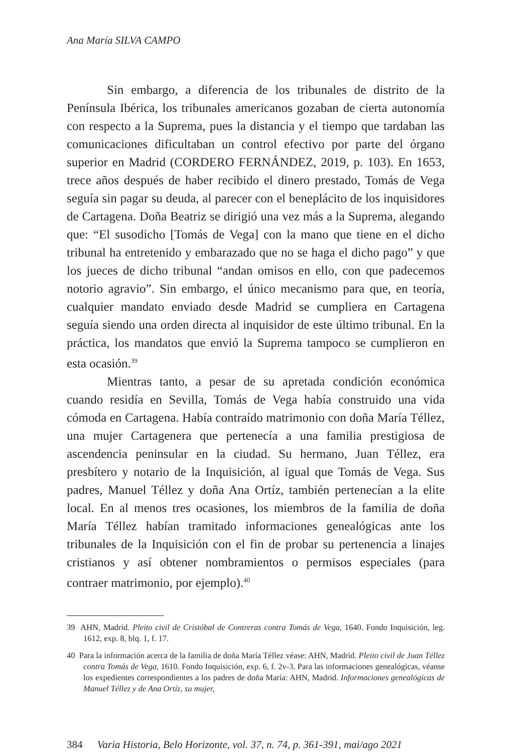Ana María SILVA CAMPO
Sin embargo, a diferencia de los tribunales de distrito de la Península Ibérica, los tribunales americanos gozaban de cierta autonomía con respecto a la Suprema, pues la distancia y el tiempo que tardaban las comunicaciones dificultaban un control efectivo por parte del órgano superior en Madrid (CORDERO FERNÁNDEZ, 2019, p. 103). En 1653, trece años después de haber recibido el dinero prestado, Tomás de Vega seguía sin pagar su deuda, al parecer con el beneplácito de los inquisidores de Cartagena. Doña Beatriz se dirigió una vez más a la Suprema, alegando que: “El susodicho [Tomás de Vega] con la mano que tiene en el dicho tribunal ha entretenido y embarazado que no se haga el dicho pago” y que los jueces de dicho tribunal “andan omisos en ello, con que padecemos notorio agravio”. Sin embargo, el único mecanismo para que, en teoría, cualquier mandato enviado desde Madrid se cumpliera en Cartagena seguía siendo una orden directa al inquisidor de este último tribunal. En la práctica, los mandatos que envió la Suprema tampoco se cumplieron en esta ocasión.<sup>39</sup>
Mientras tanto, a pesar de su apretada condición económica cuando residía en Sevilla, Tomás de Vega había construido una vida cómoda en Cartagena. Había contraído matrimonio con doña María Téllez, una mujer Cartagenera que pertenecía a una familia prestigiosa de ascendencia peninsular en la ciudad. Su hermano, Juan Téllez, era presbítero y notario de la Inquisición, al igual que Tomás de Vega. Sus padres, Manuel Téllez y doña Ana Ortíz, también pertenecían a la elite local. En al menos tres ocasiones, los miembros de la familia de doña María Téllez habían tramitado informaciones genealógicas ante los tribunales de la Inquisición con el fin de probar su pertenencia a linajes cristianos y así obtener nombramientos o permisos especiales (para contraer matrimonio, por ejemplo).<sup>40</sup>
39 AHN, Madrid. Pleito civil de Cristóbal de Contreras contra Tomás de Vega, 1640. Fondo Inquisición, leg. 1612, exp. 8, blq. 1, f. 17.
40 Para la información acerca de la familia de doña María Téllez véase: AHN, Madrid. Pleito civil de Juan Téllez contra Tomás de Vega, 1610. Fondo Inquisición, exp. 6, f. 2v-3. Para las informaciones genealógicas, véanse los expedientes correspondientes a los padres de doña María: AHN, Madrid. Informaciones genealógicas de Manuel Téllez y de Ana Ortíz, su mujer,
384 Varia Historia, Belo Horizonte, vol. 37, n. 74, p. 361-391, mai/ago 2021